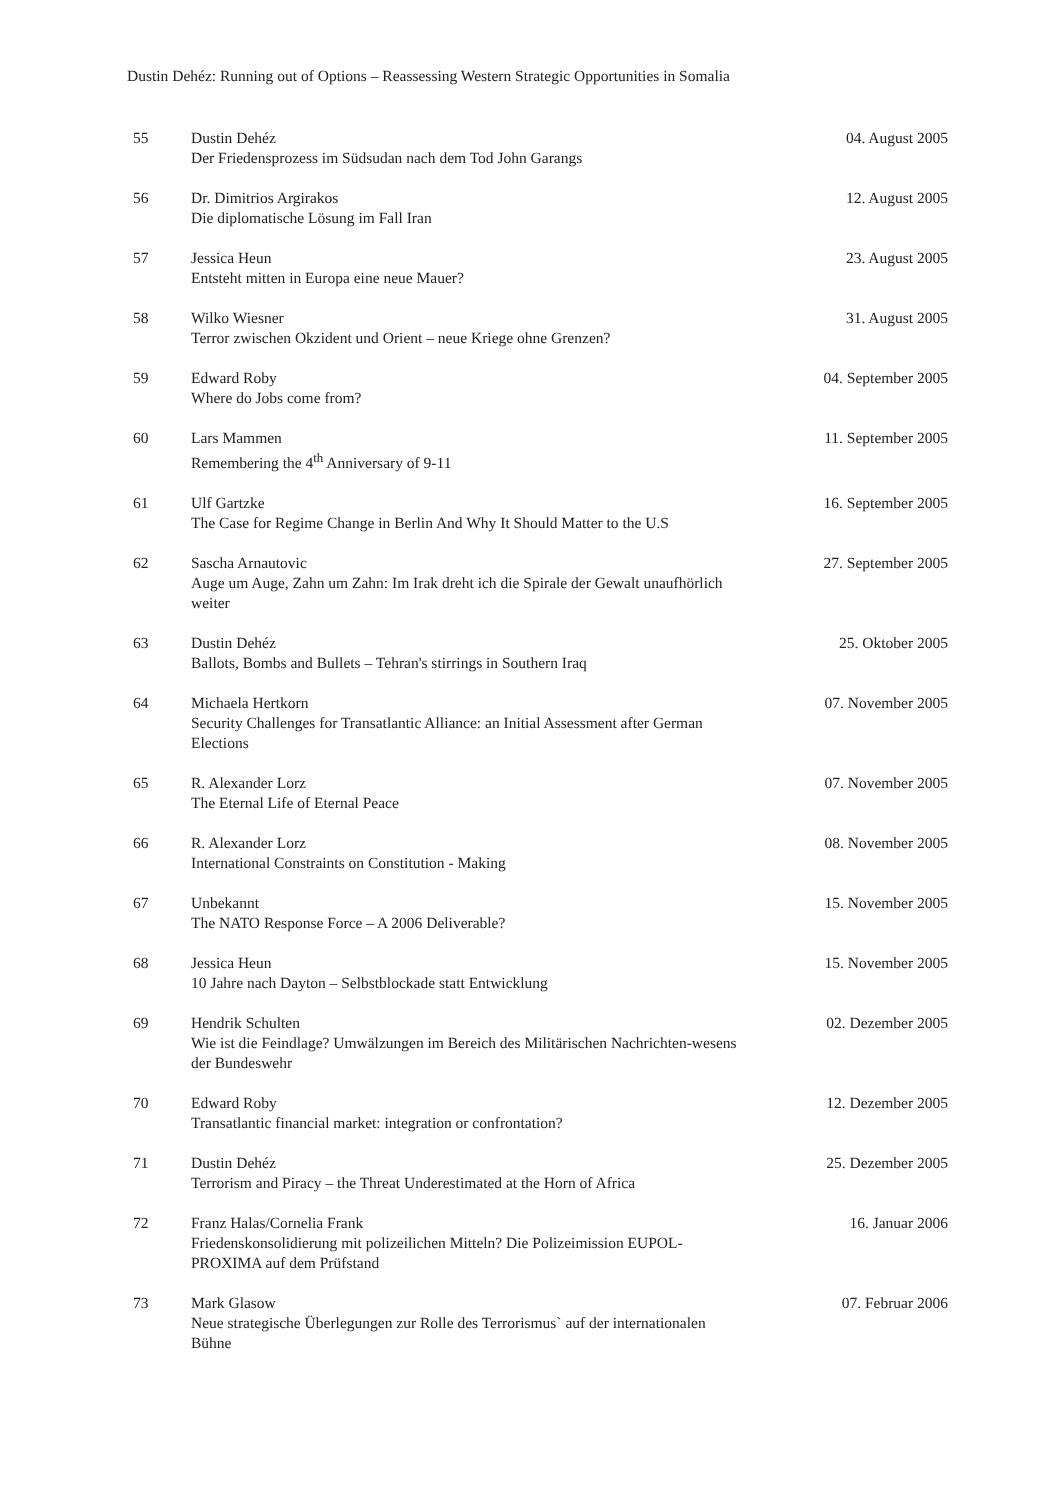Dustin Dehéz: Running out of Options – Reassessing Western Strategic Opportunities in Somalia
| 55 | Dustin Dehéz Der Friedensprozess im Südsudan nach dem Tod John Garangs | 04. August 2005 |
| 56 | Dr. Dimitrios Argirakos Die diplomatische Lösung im Fall Iran | 12. August 2005 |
| 57 | Jessica Heun Entsteht mitten in Europa eine neue Mauer? | 23. August 2005 |
| 58 | Wilko Wiesner Terror zwischen Okzident und Orient – neue Kriege ohne Grenzen? | 31. August 2005 |
| 59 | Edward Roby Where do Jobs come from? | 04. September 2005 |
| 60 | Lars Mammen Remembering the 4<sup>th</sup> Anniversary of 9-11 | 11. September 2005 |
| 61 | Ulf Gartzke The Case for Regime Change in Berlin And Why It Should Matter to the U.S | 16. September 2005 |
| 62 | Sascha Arnautovic Auge um Auge, Zahn um Zahn: Im Irak dreht ich die Spirale der Gewalt unaufhörlich weiter | 27. September 2005 |
| 63 | Dustin Dehéz Ballots, Bombs and Bullets – Tehran's stirrings in Southern Iraq | 25. Oktober 2005 |
| 64 | Michaela Hertkorn Security Challenges for Transatlantic Alliance: an Initial Assessment after German Elections | 07. November 2005 |
| 65 | R. Alexander Lorz The Eternal Life of Eternal Peace | 07. November 2005 |
| 66 | R. Alexander Lorz International Constraints on Constitution - Making | 08. November 2005 |
| 67 | Unbekannt The NATO Response Force – A 2006 Deliverable? | 15. November 2005 |
| 68 | Jessica Heun 10 Jahre nach Dayton – Selbstblockade statt Entwicklung | 15. November 2005 |
| 69 | Hendrik Schulten Wie ist die Feindlage? Umwälzungen im Bereich des Militärischen Nachrichten-wesens der Bundeswehr | 02. Dezember 2005 |
| 70 | Edward Roby Transatlantic financial market: integration or confrontation? | 12. Dezember 2005 |
| 71 | Dustin Dehéz Terrorism and Piracy – the Threat Underestimated at the Horn of Africa | 25. Dezember 2005 |
| 72 | Franz Halas/Cornelia Frank Friedenskonsolidierung mit polizeilichen Mitteln? Die Polizeimission EUPOL-PROXIMA auf dem Prüfstand | 16. Januar 2006 |
| 73 | Mark Glasow Neue strategische Überlegungen zur Rolle des Terrorismus` auf der internationalen Bühne | 07. Februar 2006 |